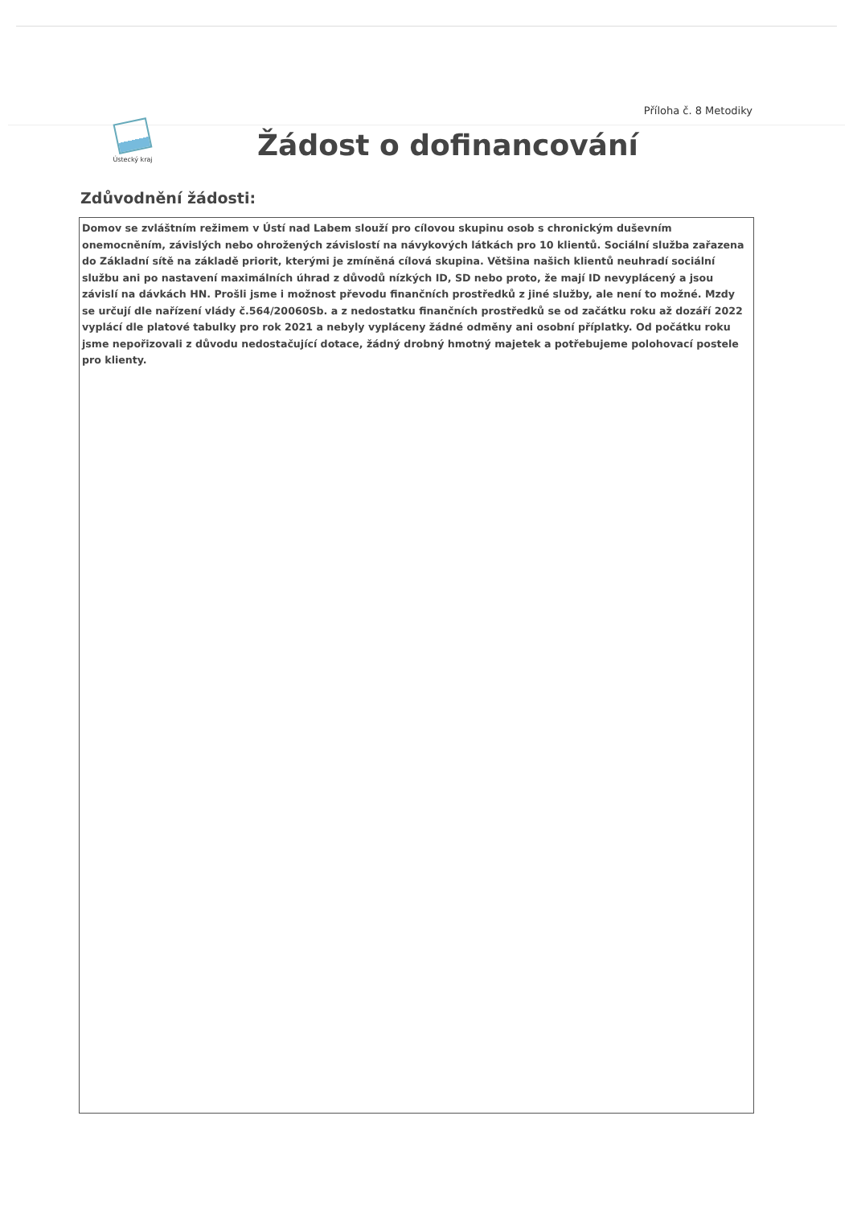Příloha č. 8 Metodiky
Ústecký kraj
Žádost o dofinancování
Zdůvodnění žádosti:
Domov se zvláštním režimem v Ústí nad Labem slouží pro cílovou skupinu osob s chronickým duševním onemocněním, závislých nebo ohrožených závislostí na návykových látkách pro 10 klientů. Sociální služba zařazena do Základní sítě na základě priorit, kterými je zmíněná cílová skupina. Většina našich klientů neuhradí sociální službu ani po nastavení maximálních úhrad z důvodů nízkých ID, SD nebo proto, že mají ID nevyplácený a jsou závislí na dávkách HN. Prošli jsme i možnost převodu finančních prostředků z jiné služby, ale není to možné. Mzdy se určují dle nařízení vlády č.564/20060Sb. a z nedostatku finančních prostředků se od začátku roku až dozáří 2022 vyplácí dle platové tabulky pro rok 2021 a nebyly vypláceny žádné odměny ani osobní příplatky. Od počátku roku jsme nepořizovali z důvodu nedostačující dotace, žádný drobný hmotný majetek a potřebujeme polohovací postele pro klienty.